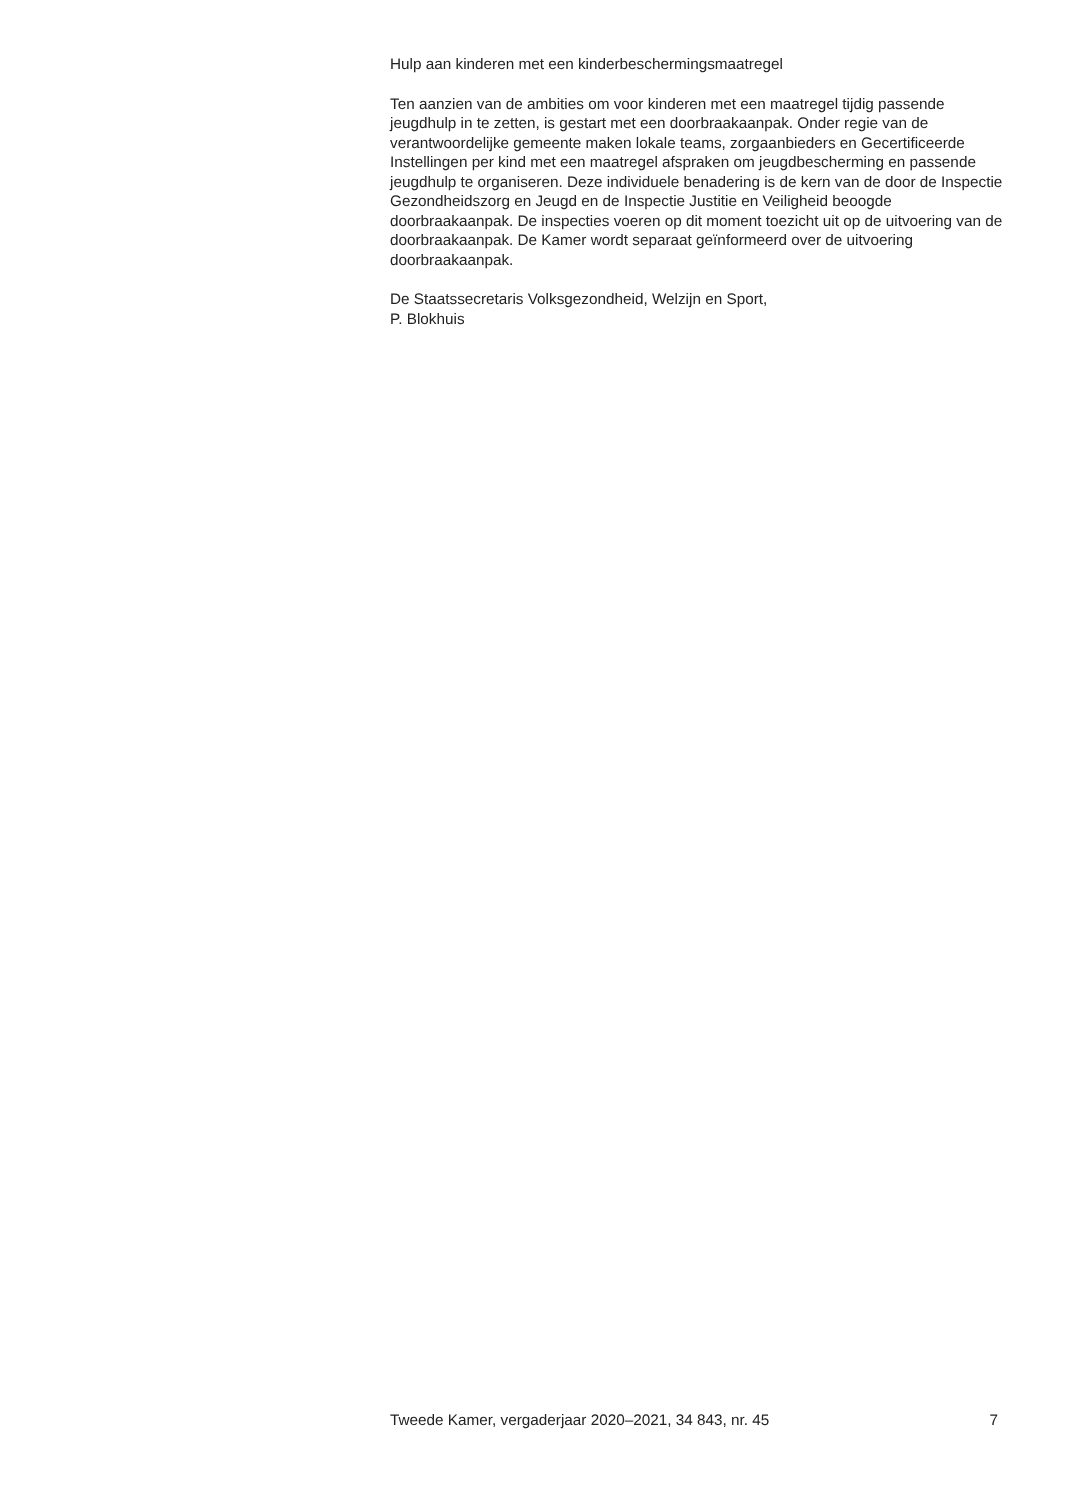Hulp aan kinderen met een kinderbeschermingsmaatregel
Ten aanzien van de ambities om voor kinderen met een maatregel tijdig passende jeugdhulp in te zetten, is gestart met een doorbraakaanpak. Onder regie van de verantwoordelijke gemeente maken lokale teams, zorgaanbieders en Gecertificeerde Instellingen per kind met een maatregel afspraken om jeugdbescherming en passende jeugdhulp te organiseren. Deze individuele benadering is de kern van de door de Inspectie Gezondheidszorg en Jeugd en de Inspectie Justitie en Veiligheid beoogde doorbraakaanpak. De inspecties voeren op dit moment toezicht uit op de uitvoering van de doorbraakaanpak. De Kamer wordt separaat geïnformeerd over de uitvoering doorbraakaanpak.
De Staatssecretaris Volksgezondheid, Welzijn en Sport,
P. Blokhuis
Tweede Kamer, vergaderjaar 2020–2021, 34 843, nr. 45 7